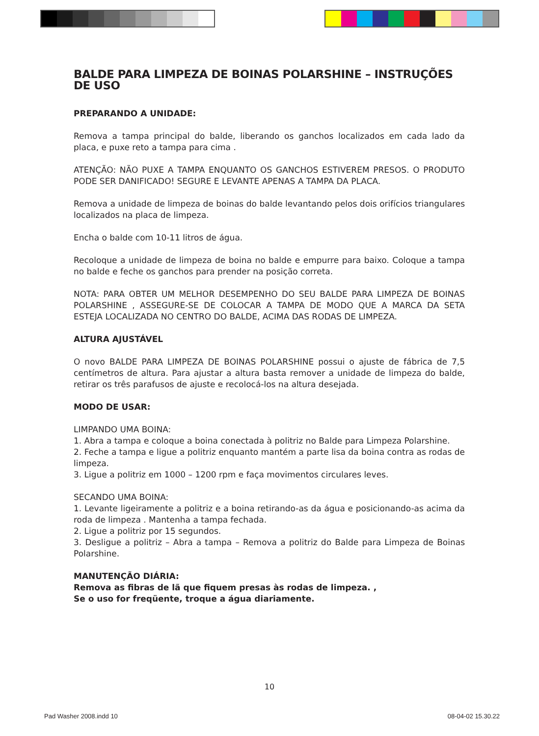BALDE PARA LIMPEZA DE BOINAS POLARSHINE – INSTRUÇÕES DE USO
PREPARANDO A UNIDADE:
Remova a tampa principal do balde, liberando os ganchos localizados em cada lado da placa, e puxe reto a tampa para cima .
ATENÇÃO: NÃO PUXE A TAMPA ENQUANTO OS GANCHOS ESTIVEREM PRESOS. O PRODUTO PODE SER DANIFICADO! SEGURE E LEVANTE APENAS A TAMPA DA PLACA.
Remova a unidade de limpeza de boinas do balde levantando pelos dois orifícios triangulares localizados na placa de limpeza.
Encha o balde com 10-11 litros de água.
Recoloque a unidade de limpeza de boina no balde e empurre para baixo. Coloque a tampa no balde e feche os ganchos para prender na posição correta.
NOTA: PARA OBTER UM MELHOR DESEMPENHO DO SEU BALDE PARA LIMPEZA DE BOINAS POLARSHINE , ASSEGURE-SE DE COLOCAR A TAMPA DE MODO QUE A MARCA DA SETA ESTEJA LOCALIZADA NO CENTRO DO BALDE, ACIMA DAS RODAS DE LIMPEZA.
ALTURA AJUSTÁVEL
O novo BALDE PARA LIMPEZA DE BOINAS POLARSHINE possui o ajuste de fábrica de 7,5 centímetros de altura. Para ajustar a altura basta remover a unidade de limpeza do balde, retirar os três parafusos de ajuste e recolocá-los na altura desejada.
MODO DE USAR:
LIMPANDO UMA BOINA:
1. Abra a tampa e coloque a boina conectada à politriz no Balde para Limpeza Polarshine.
2. Feche a tampa e ligue a politriz enquanto mantém a parte lisa da boina contra as rodas de limpeza.
3. Ligue a politriz em 1000 – 1200 rpm e faça movimentos circulares leves.
SECANDO UMA BOINA:
1. Levante ligeiramente a politriz e a boina retirando-as da água e posicionando-as acima da roda de limpeza . Mantenha a tampa fechada.
2. Ligue a politriz por 15 segundos.
3. Desligue a politriz – Abra a tampa – Remova a politriz do Balde para Limpeza de Boinas Polarshine.
MANUTENÇÃO DIÁRIA:
Remova as fibras de lã que fiquem presas às rodas de limpeza. ,
Se o uso for freqüente, troque a água diariamente.
10
Pad Washer 2008.indd 10 08-04-02 15.30.22